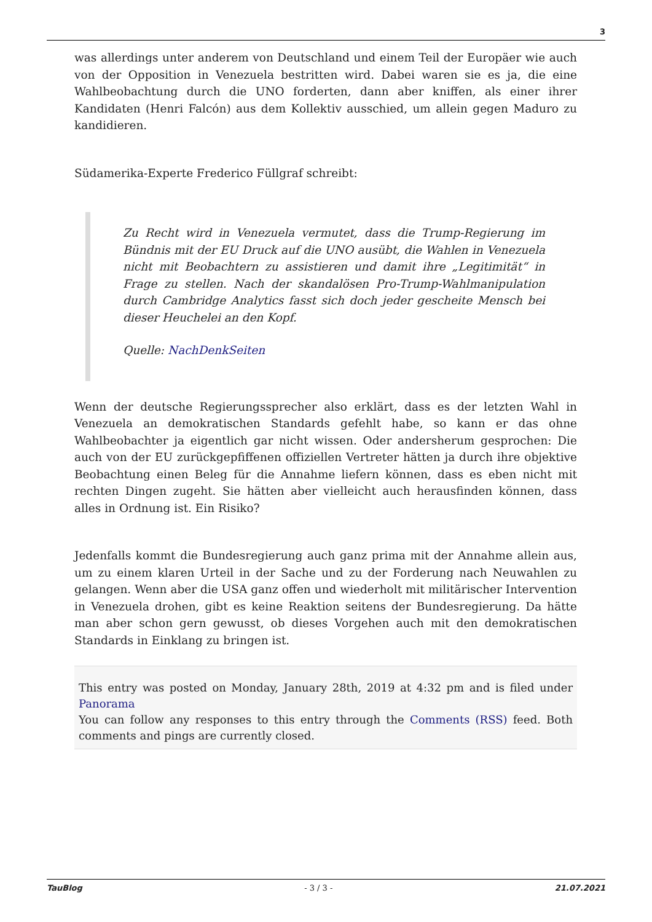3
was allerdings unter anderem von Deutschland und einem Teil der Europäer wie auch von der Opposition in Venezuela bestritten wird. Dabei waren sie es ja, die eine Wahlbeobachtung durch die UNO forderten, dann aber kniffen, als einer ihrer Kandidaten (Henri Falcón) aus dem Kollektiv ausschied, um allein gegen Maduro zu kandidieren.
Südamerika-Experte Frederico Füllgraf schreibt:
Zu Recht wird in Venezuela vermutet, dass die Trump-Regierung im Bündnis mit der EU Druck auf die UNO ausübt, die Wahlen in Venezuela nicht mit Beobachtern zu assistieren und damit ihre „Legitimität“ in Frage zu stellen. Nach der skandalösen Pro-Trump-Wahlmanipulation durch Cambridge Analytics fasst sich doch jeder gescheite Mensch bei dieser Heuchelei an den Kopf.
Quelle: NachDenkSeiten
Wenn der deutsche Regierungssprecher also erklärt, dass es der letzten Wahl in Venezuela an demokratischen Standards gefehlt habe, so kann er das ohne Wahlbeobachter ja eigentlich gar nicht wissen. Oder andersherum gesprochen: Die auch von der EU zurückgepfiffenen offiziellen Vertreter hätten ja durch ihre objektive Beobachtung einen Beleg für die Annahme liefern können, dass es eben nicht mit rechten Dingen zugeht. Sie hätten aber vielleicht auch herausfinden können, dass alles in Ordnung ist. Ein Risiko?
Jedenfalls kommt die Bundesregierung auch ganz prima mit der Annahme allein aus, um zu einem klaren Urteil in der Sache und zu der Forderung nach Neuwahlen zu gelangen. Wenn aber die USA ganz offen und wiederholt mit militärischer Intervention in Venezuela drohen, gibt es keine Reaktion seitens der Bundesregierung. Da hätte man aber schon gern gewusst, ob dieses Vorgehen auch mit den demokratischen Standards in Einklang zu bringen ist.
This entry was posted on Monday, January 28th, 2019 at 4:32 pm and is filed under Panorama
You can follow any responses to this entry through the Comments (RSS) feed. Both comments and pings are currently closed.
TauBlog - 3 / 3 - 21.07.2021